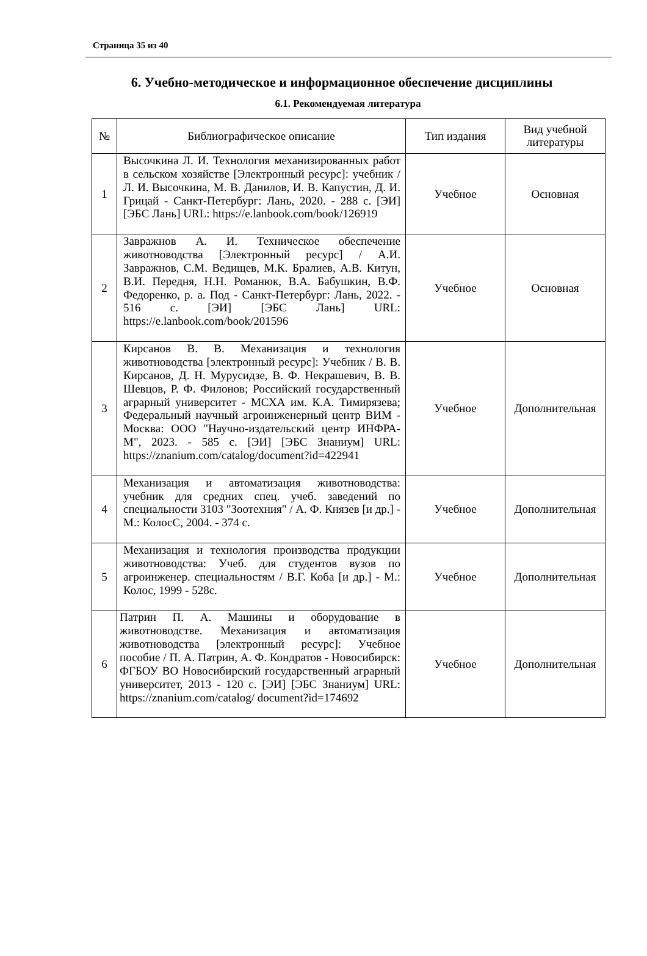Страница 35 из 40
6. Учебно-методическое и информационное обеспечение дисциплины
6.1. Рекомендуемая литература
| № | Библиографическое описание | Тип издания | Вид учебной литературы |
| --- | --- | --- | --- |
| 1 | Высочкина Л. И. Технология механизированных работ в сельском хозяйстве [Электронный ресурс]: учебник / Л. И. Высочкина, М. В. Данилов, И. В. Капустин, Д. И. Грицай - Санкт-Петербург: Лань, 2020. - 288 с. [ЭИ] [ЭБС Лань] URL: https://e.lanbook.com/book/126919 | Учебное | Основная |
| 2 | Завражнов А. И. Техническое обеспечение животноводства [Электронный ресурс] / А.И. Завражнов, С.М. Ведищев, М.К. Бралиев, А.В. Китун, В.И. Передня, Н.Н. Романюк, В.А. Бабушкин, В.Ф. Федоренко, р. а. Под - Санкт-Петербург: Лань, 2022. - 516 с. [ЭИ] [ЭБС Лань] URL: https://e.lanbook.com/book/201596 | Учебное | Основная |
| 3 | Кирсанов В. В. Механизация и технология животноводства [электронный ресурс]: Учебник / В. В. Кирсанов, Д. Н. Мурусидзе, В. Ф. Некрашевич, В. В. Шевцов, Р. Ф. Филонов; Российский государственный аграрный университет - МСХА им. К.А. Тимирязева; Федеральный научный агроинженерный центр ВИМ - Москва: ООО "Научно-издательский центр ИНФРА-М", 2023. - 585 с. [ЭИ] [ЭБС Знаниум] URL: https://znanium.com/catalog/document?id=422941 | Учебное | Дополнительная |
| 4 | Механизация и автоматизация животноводства: учебник для средних спец. учеб. заведений по специальности 3103 "Зоотехния" / А. Ф. Князев [и др.] - М.: КолосС, 2004. - 374 с. | Учебное | Дополнительная |
| 5 | Механизация и технология производства продукции животноводства: Учеб. для студентов вузов по агроинженер. специальностям / В.Г. Коба [и др.] - М.: Колос, 1999 - 528с. | Учебное | Дополнительная |
| 6 | Патрин П. А. Машины и оборудование в животноводстве. Механизация и автоматизация животноводства [электронный ресурс]: Учебное пособие / П. А. Патрин, А. Ф. Кондратов - Новосибирск: ФГБОУ ВО Новосибирский государственный аграрный университет, 2013 - 120 с. [ЭИ] [ЭБС Знаниум] URL: https://znanium.com/catalog/ document?id=174692 | Учебное | Дополнительная |